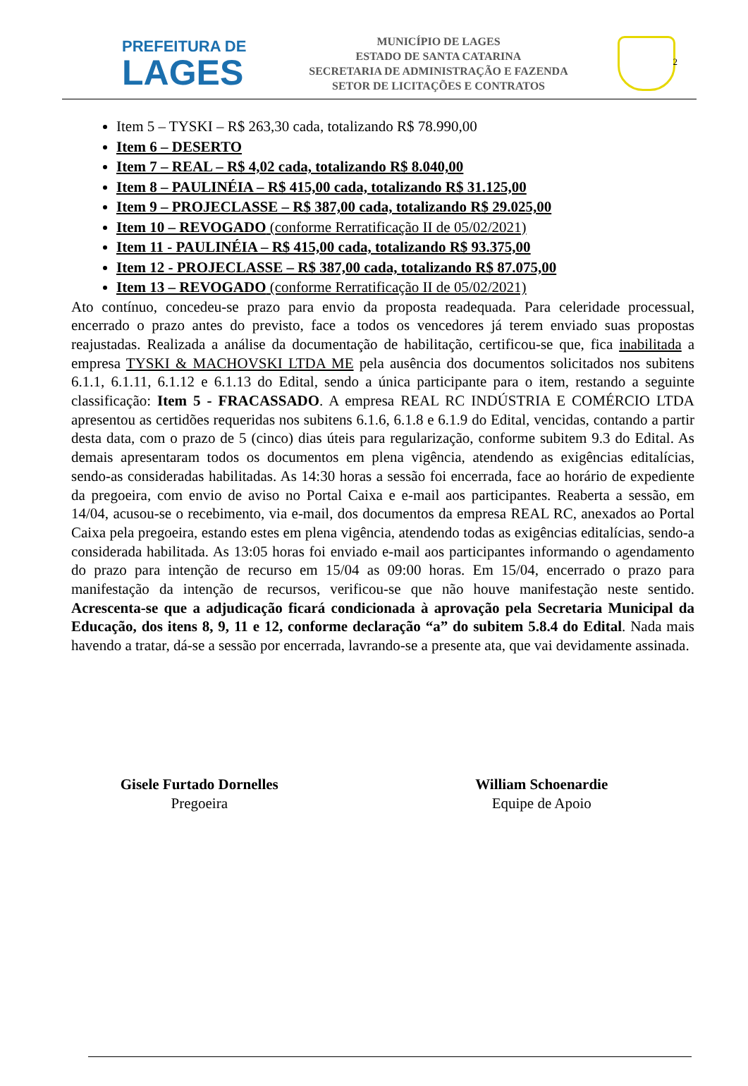2
PREFEITURA DE
LAGES
MUNICÍPIO DE LAGES
ESTADO DE SANTA CATARINA
SECRETARIA DE ADMINISTRAÇÃO E FAZENDA
SETOR DE LICITAÇÕES E CONTRATOS
Item 5 – TYSKI – R$ 263,30 cada, totalizando R$ 78.990,00
Item 6 – DESERTO
Item 7 – REAL – R$ 4,02 cada, totalizando R$ 8.040,00
Item 8 – PAULINÉIA – R$ 415,00 cada, totalizando R$ 31.125,00
Item 9 – PROJECLASSE – R$ 387,00 cada, totalizando R$ 29.025,00
Item 10 – REVOGADO (conforme Rerratificação II de 05/02/2021)
Item 11 - PAULINÉIA – R$ 415,00 cada, totalizando R$ 93.375,00
Item 12 - PROJECLASSE – R$ 387,00 cada, totalizando R$ 87.075,00
Item 13 – REVOGADO (conforme Rerratificação II de 05/02/2021)
Ato contínuo, concedeu-se prazo para envio da proposta readequada. Para celeridade processual, encerrado o prazo antes do previsto, face a todos os vencedores já terem enviado suas propostas reajustadas. Realizada a análise da documentação de habilitação, certificou-se que, fica inabilitada a empresa TYSKI & MACHOVSKI LTDA ME pela ausência dos documentos solicitados nos subitens 6.1.1, 6.1.11, 6.1.12 e 6.1.13 do Edital, sendo a única participante para o item, restando a seguinte classificação: Item 5 - FRACASSADO. A empresa REAL RC INDÚSTRIA E COMÉRCIO LTDA apresentou as certidões requeridas nos subitens 6.1.6, 6.1.8 e 6.1.9 do Edital, vencidas, contando a partir desta data, com o prazo de 5 (cinco) dias úteis para regularização, conforme subitem 9.3 do Edital. As demais apresentaram todos os documentos em plena vigência, atendendo as exigências editalícias, sendo-as consideradas habilitadas. As 14:30 horas a sessão foi encerrada, face ao horário de expediente da pregoeira, com envio de aviso no Portal Caixa e e-mail aos participantes. Reaberta a sessão, em 14/04, acusou-se o recebimento, via e-mail, dos documentos da empresa REAL RC, anexados ao Portal Caixa pela pregoeira, estando estes em plena vigência, atendendo todas as exigências editalícias, sendo-a considerada habilitada. As 13:05 horas foi enviado e-mail aos participantes informando o agendamento do prazo para intenção de recurso em 15/04 as 09:00 horas. Em 15/04, encerrado o prazo para manifestação da intenção de recursos, verificou-se que não houve manifestação neste sentido. Acrescenta-se que a adjudicação ficará condicionada à aprovação pela Secretaria Municipal da Educação, dos itens 8, 9, 11 e 12, conforme declaração “a” do subitem 5.8.4 do Edital. Nada mais havendo a tratar, dá-se a sessão por encerrada, lavrando-se a presente ata, que vai devidamente assinada.
Gisele Furtado Dornelles
Pregoeira
William Schoenardie
Equipe de Apoio